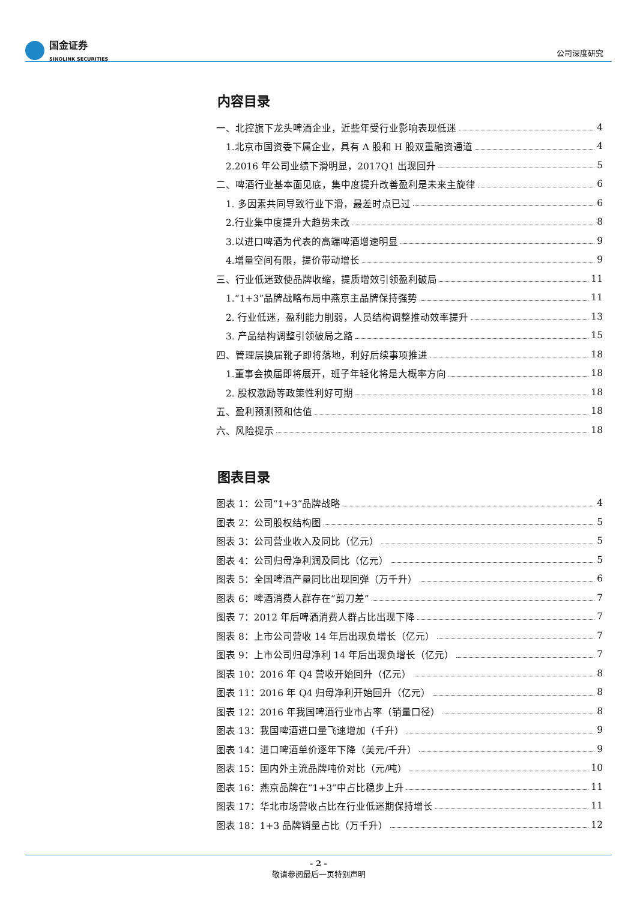国金证券
SINOLINK SECURITIES
公司深度研究
内容目录
一、北控旗下龙头啤酒企业，近些年受行业影响表现低迷 4
1.北京市国资委下属企业，具有 A 股和 H 股双重融资通道 4
2.2016 年公司业绩下滑明显，2017Q1 出现回升 5
二、啤酒行业基本面见底，集中度提升改善盈利是未来主旋律 6
1. 多因素共同导致行业下滑，最差时点已过 6
2.行业集中度提升大趋势未改 8
3.以进口啤酒为代表的高端啤酒增速明显 9
4.增量空间有限，提价带动增长 9
三、行业低迷致使品牌收缩，提质增效引领盈利破局 11
1.“1+3”品牌战略布局中燕京主品牌保持强势 11
2. 行业低迷，盈利能力削弱，人员结构调整推动效率提升 13
3. 产品结构调整引领破局之路 15
四、管理层换届靴子即将落地，利好后续事项推进 18
1.董事会换届即将展开，班子年轻化将是大概率方向 18
2. 股权激励等政策性利好可期 18
五、盈利预测预和估值 18
六、风险提示 18
图表目录
图表 1：公司“1+3”品牌战略 4
图表 2：公司股权结构图 5
图表 3：公司营业收入及同比（亿元） 5
图表 4：公司归母净利润及同比（亿元） 5
图表 5：全国啤酒产量同比出现回弹（万千升） 6
图表 6：啤酒消费人群存在“剪刀差” 7
图表 7：2012 年后啤酒消费人群占比出现下降 7
图表 8：上市公司营收 14 年后出现负增长（亿元） 7
图表 9：上市公司归母净利 14 年后出现负增长（亿元） 7
图表 10：2016 年 Q4 营收开始回升（亿元） 8
图表 11：2016 年 Q4 归母净利开始回升（亿元） 8
图表 12：2016 年我国啤酒行业市占率（销量口径） 8
图表 13：我国啤酒进口量飞速增加（千升） 9
图表 14：进口啤酒单价逐年下降（美元/千升） 9
图表 15：国内外主流品牌吨价对比（元/吨） 10
图表 16：燕京品牌在“1+3”中占比稳步上升 11
图表 17：华北市场营收占比在行业低迷期保持增长 11
图表 18：1+3 品牌销量占比（万千升） 12
- 2 -
敬请参阅最后一页特别声明